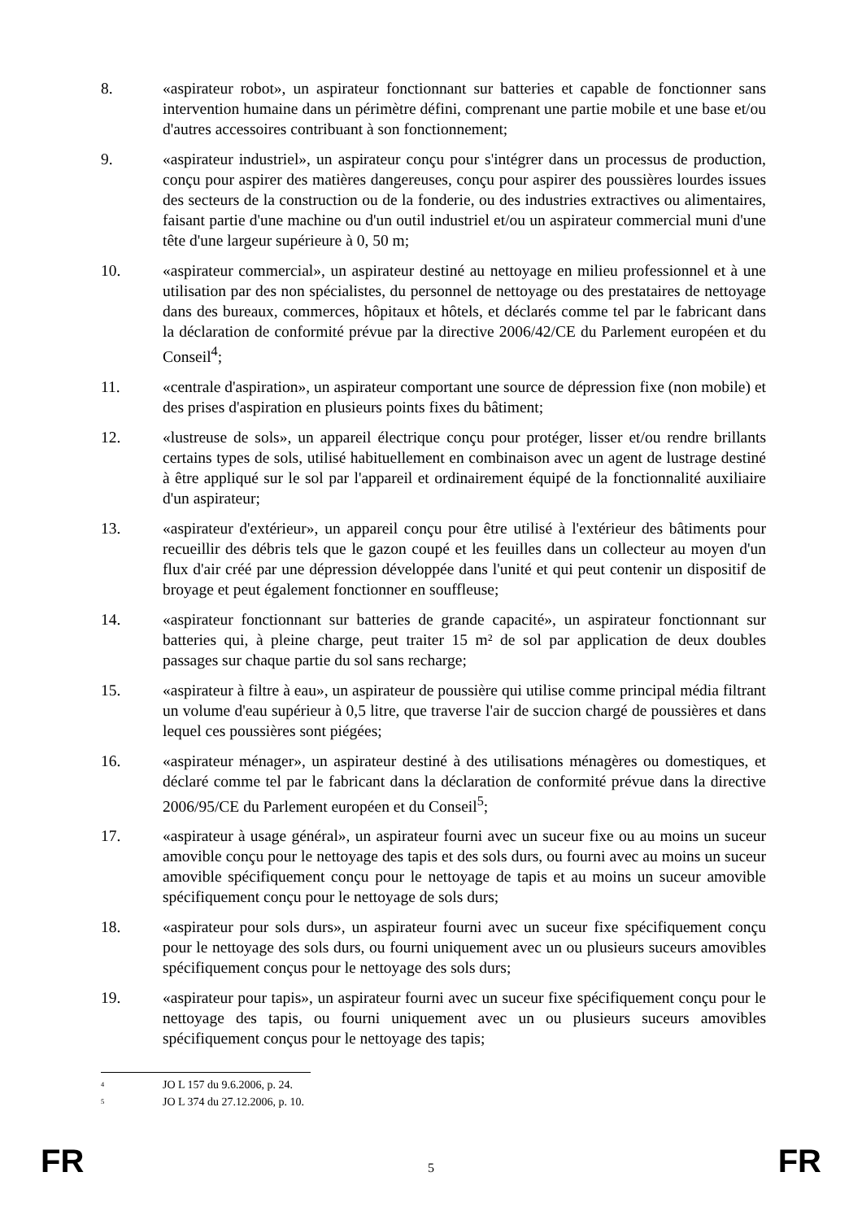8. «aspirateur robot», un aspirateur fonctionnant sur batteries et capable de fonctionner sans intervention humaine dans un périmètre défini, comprenant une partie mobile et une base et/ou d'autres accessoires contribuant à son fonctionnement;
9. «aspirateur industriel», un aspirateur conçu pour s'intégrer dans un processus de production, conçu pour aspirer des matières dangereuses, conçu pour aspirer des poussières lourdes issues des secteurs de la construction ou de la fonderie, ou des industries extractives ou alimentaires, faisant partie d'une machine ou d'un outil industriel et/ou un aspirateur commercial muni d'une tête d'une largeur supérieure à 0, 50 m;
10. «aspirateur commercial», un aspirateur destiné au nettoyage en milieu professionnel et à une utilisation par des non spécialistes, du personnel de nettoyage ou des prestataires de nettoyage dans des bureaux, commerces, hôpitaux et hôtels, et déclarés comme tel par le fabricant dans la déclaration de conformité prévue par la directive 2006/42/CE du Parlement européen et du Conseil<sup>4</sup>;
11. «centrale d'aspiration», un aspirateur comportant une source de dépression fixe (non mobile) et des prises d'aspiration en plusieurs points fixes du bâtiment;
12. «lustreuse de sols», un appareil électrique conçu pour protéger, lisser et/ou rendre brillants certains types de sols, utilisé habituellement en combinaison avec un agent de lustrage destiné à être appliqué sur le sol par l'appareil et ordinairement équipé de la fonctionnalité auxiliaire d'un aspirateur;
13. «aspirateur d'extérieur», un appareil conçu pour être utilisé à l'extérieur des bâtiments pour recueillir des débris tels que le gazon coupé et les feuilles dans un collecteur au moyen d'un flux d'air créé par une dépression développée dans l'unité et qui peut contenir un dispositif de broyage et peut également fonctionner en souffleuse;
14. «aspirateur fonctionnant sur batteries de grande capacité», un aspirateur fonctionnant sur batteries qui, à pleine charge, peut traiter 15 m² de sol par application de deux doubles passages sur chaque partie du sol sans recharge;
15. «aspirateur à filtre à eau», un aspirateur de poussière qui utilise comme principal média filtrant un volume d'eau supérieur à 0,5 litre, que traverse l'air de succion chargé de poussières et dans lequel ces poussières sont piégées;
16. «aspirateur ménager», un aspirateur destiné à des utilisations ménagères ou domestiques, et déclaré comme tel par le fabricant dans la déclaration de conformité prévue dans la directive 2006/95/CE du Parlement européen et du Conseil<sup>5</sup>;
17. «aspirateur à usage général», un aspirateur fourni avec un suceur fixe ou au moins un suceur amovible conçu pour le nettoyage des tapis et des sols durs, ou fourni avec au moins un suceur amovible spécifiquement conçu pour le nettoyage de tapis et au moins un suceur amovible spécifiquement conçu pour le nettoyage de sols durs;
18. «aspirateur pour sols durs», un aspirateur fourni avec un suceur fixe spécifiquement conçu pour le nettoyage des sols durs, ou fourni uniquement avec un ou plusieurs suceurs amovibles spécifiquement conçus pour le nettoyage des sols durs;
19. «aspirateur pour tapis», un aspirateur fourni avec un suceur fixe spécifiquement conçu pour le nettoyage des tapis, ou fourni uniquement avec un ou plusieurs suceurs amovibles spécifiquement conçus pour le nettoyage des tapis;
<sup>4</sup> JO L 157 du 9.6.2006, p. 24.
<sup>5</sup> JO L 374 du 27.12.2006, p. 10.
FR 5 FR